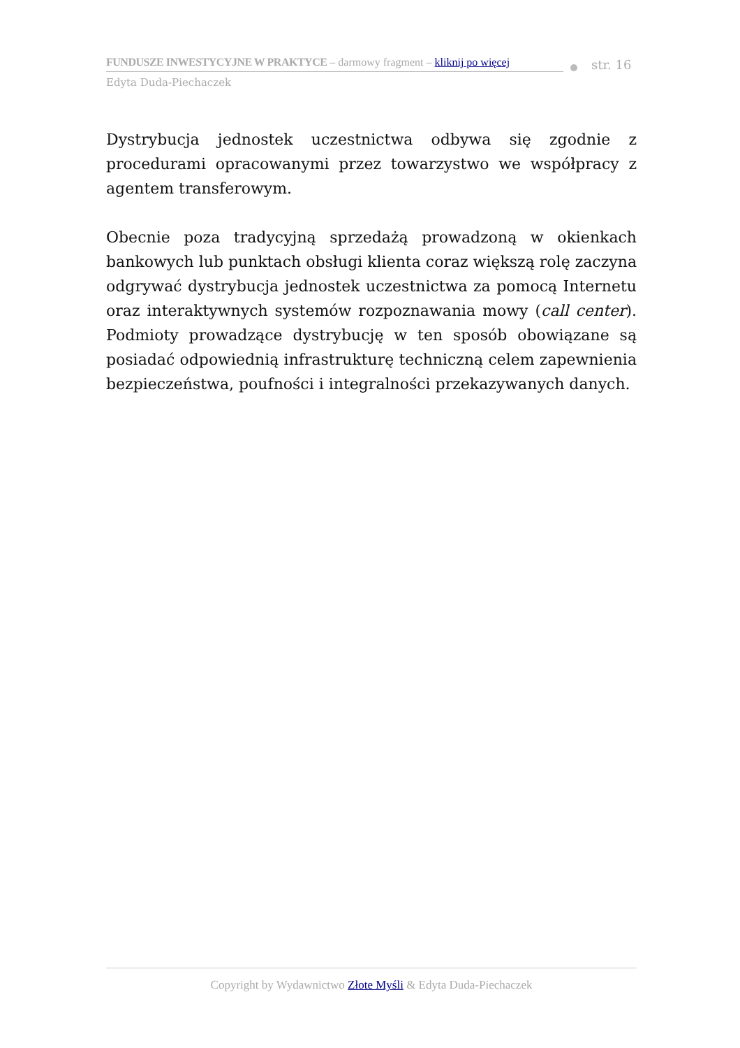FUNDUSZE INWESTYCYJNE W PRAKTYCE – darmowy fragment – kliknij po więcej
str. 16
Edyta Duda-Piechaczek
Dystrybucja jednostek uczestnictwa odbywa się zgodnie z procedurami opracowanymi przez towarzystwo we współpracy z agentem transferowym.
Obecnie poza tradycyjną sprzedażą prowadzoną w okienkach bankowych lub punktach obsługi klienta coraz większą rolę zaczyna odgrywać dystrybucja jednostek uczestnictwa za pomocą Internetu oraz interaktywnych systemów rozpoznawania mowy (call center). Podmioty prowadzące dystrybucję w ten sposób obowiązane są posiadać odpowiednią infrastrukturę techniczną celem zapewnienia bezpieczeństwa, poufności i integralności przekazywanych danych.
Copyright by Wydawnictwo Złote Myśli & Edyta Duda-Piechaczek